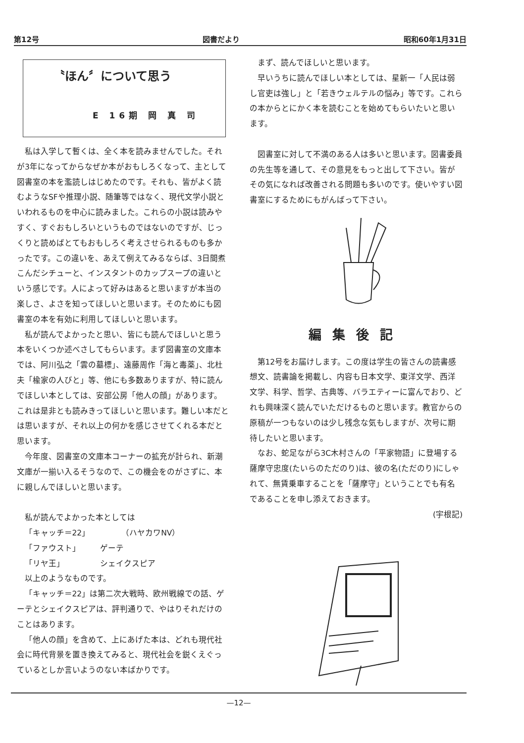第12号 図書だより 昭和60年1月31日
〝ほん〞について思う
E 16期 岡 真 司
私は入学して暫くは、全く本を読みませんでした。それが3年になってからなぜか本がおもしろくなって、主として図書室の本を濫読しはじめたのです。それも、皆がよく読むようなSFや推理小説、随筆等ではなく、現代文学小説といわれるものを中心に読みました。これらの小説は読みやすく、すぐおもしろいというものではないのですが、じっくりと読めばとてもおもしろく考えさせられるものも多かったです。この違いを、あえて例えてみるならば、3日間煮こんだシチューと、インスタントのカップスープの違いという感じです。人によって好みはあると思いますが本当の楽しさ、よさを知ってほしいと思います。そのためにも図書室の本を有効に利用してほしいと思います。
私が読んでよかったと思い、皆にも読んでほしいと思う本をいくつか述べさしてもらいます。まず図書室の文庫本では、阿川弘之「雲の墓標」、遠藤周作「海と毒薬」、北杜夫「楡家の人びと」等、他にも多数ありますが、特に読んでほしい本としては、安部公房「他人の顔」があります。これは是非とも読みきってほしいと思います。難しい本だとは思いますが、それ以上の何かを感じさせてくれる本だと思います。
今年度、図書室の文庫本コーナーの拡充が計られ、新潮文庫が一揃い入るそうなので、この機会をのがさずに、本に親しんでほしいと思います。
私が読んでよかった本としては
「キャッチ＝22」　　　　　（ハヤカワNV）
「ファウスト」　　　ゲーテ
「リヤ王」　　　　　シェイクスピア
以上のようなものです。
「キャッチ＝22」は第二次大戦時、欧州戦線での話、ゲーテとシェイクスピアは、評判通りで、やはりそれだけのことはあります。
「他人の顔」を含めて、上にあげた本は、どれも現代社会に時代背景を置き換えてみると、現代社会を鋭くえぐっているとしか言いようのない本ばかりです。
まず、読んでほしいと思います。
早いうちに読んでほしい本としては、星新一「人民は弱し官吏は強し」と「若きウェルテルの悩み」等です。これらの本からとにかく本を読むことを始めてもらいたいと思います。
図書室に対して不満のある人は多いと思います。図書委員の先生等を通して、その意見をもっと出して下さい。皆がその気になれば改善される問題も多いのです。使いやすい図書室にするためにもがんばって下さい。
編集後記
第12号をお届けします。この度は学生の皆さんの読書感想文、読書論を掲載し、内容も日本文学、東洋文学、西洋文学、科学、哲学、古典等、バラエティーに富んでおり、どれも興味深く読んでいただけるものと思います。教官からの原稿が一つもないのは少し残念な気もしますが、次号に期待したいと思います。
なお、蛇足ながら3C木村さんの「平家物語」に登場する薩摩守忠度(たいらのただのり)は、彼の名(ただのり)にしゃれて、無賃乗車することを「薩摩守」ということでも有名であることを申し添えておきます。
(宇根記)
—12—